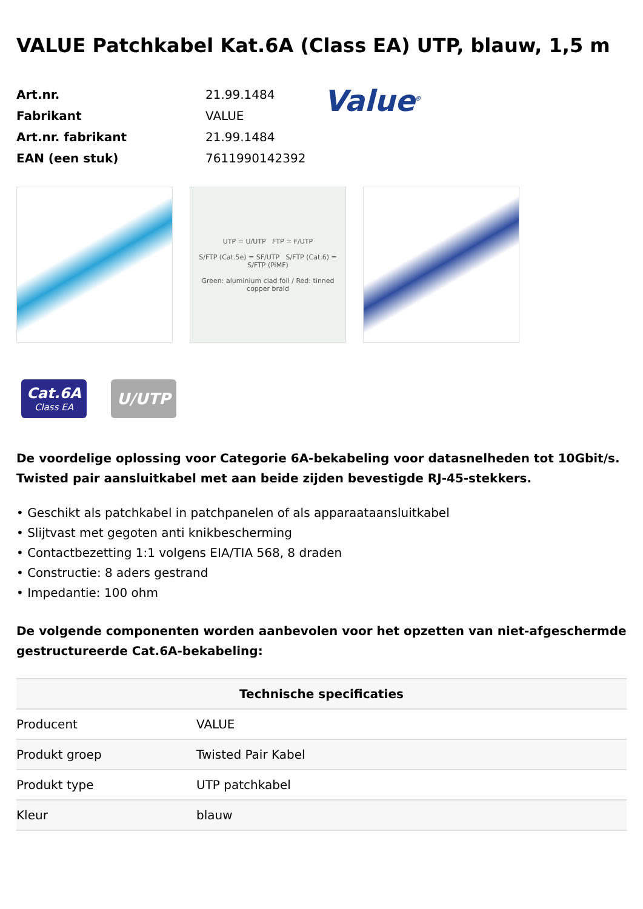VALUE Patchkabel Kat.6A (Class EA) UTP, blauw, 1,5 m
| Art.nr. | 21.99.1484 |
| Fabrikant | VALUE |
| Art.nr. fabrikant | 21.99.1484 |
| EAN (een stuk) | 7611990142392 |
Value<sup>®</sup>
UTP = U/UTP FTP = F/UTP
S/FTP (Cat.5e) = SF/UTP S/FTP (Cat.6) = S/FTP (PiMF)
Green: aluminium clad foil / Red: tinned copper braid
Cat.6A
Class EA
U/UTP
De voordelige oplossing voor Categorie 6A-bekabeling voor datasnelheden tot 10Gbit/s. Twisted pair aansluitkabel met aan beide zijden bevestigde RJ-45-stekkers.
• Geschikt als patchkabel in patchpanelen of als apparaataansluitkabel
• Slijtvast met gegoten anti knikbescherming
• Contactbezetting 1:1 volgens EIA/TIA 568, 8 draden
• Constructie: 8 aders gestrand
• Impedantie: 100 ohm
De volgende componenten worden aanbevolen voor het opzetten van niet-afgeschermde gestructureerde Cat.6A-bekabeling:
| Technische specificaties | |
| --- | --- |
| Producent | VALUE |
| Produkt groep | Twisted Pair Kabel |
| Produkt type | UTP patchkabel |
| Kleur | blauw |